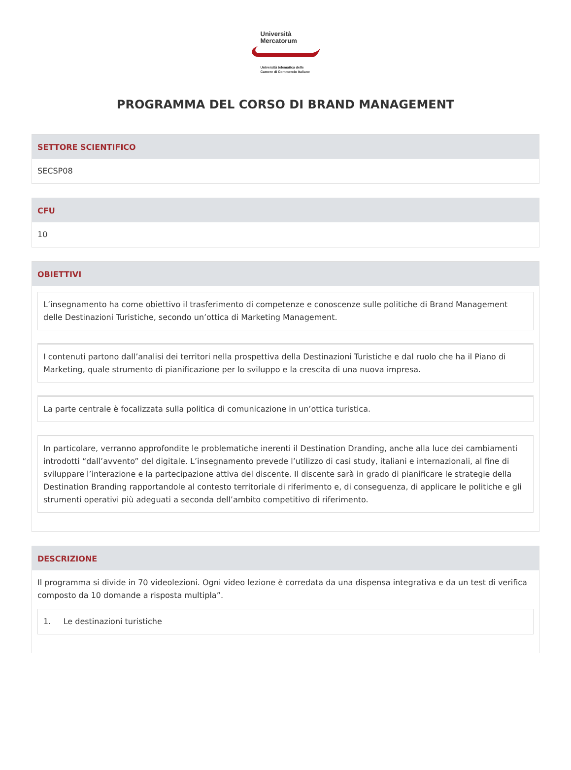Università
Mercatorum
Università telematica delle
Camere di Commercio Italiane
PROGRAMMA DEL CORSO DI BRAND MANAGEMENT
SETTORE SCIENTIFICO
SECSP08
CFU
10
OBIETTIVI
L’insegnamento ha come obiettivo il trasferimento di competenze e conoscenze sulle politiche di Brand Management delle Destinazioni Turistiche, secondo un’ottica di Marketing Management.
I contenuti partono dall’analisi dei territori nella prospettiva della Destinazioni Turistiche e dal ruolo che ha il Piano di Marketing, quale strumento di pianificazione per lo sviluppo e la crescita di una nuova impresa.
La parte centrale è focalizzata sulla politica di comunicazione in un’ottica turistica.
In particolare, verranno approfondite le problematiche inerenti il Destination Dranding, anche alla luce dei cambiamenti introdotti “dall’avvento” del digitale. L’insegnamento prevede l’utilizzo di casi study, italiani e internazionali, al fine di sviluppare l’interazione e la partecipazione attiva del discente. Il discente sarà in grado di pianificare le strategie della Destination Branding rapportandole al contesto territoriale di riferimento e, di conseguenza, di applicare le politiche e gli strumenti operativi più adeguati a seconda dell’ambito competitivo di riferimento.
DESCRIZIONE
Il programma si divide in 70 videolezioni. Ogni video lezione è corredata da una dispensa integrativa e da un test di verifica composto da 10 domande a risposta multipla”.
1. Le destinazioni turistiche